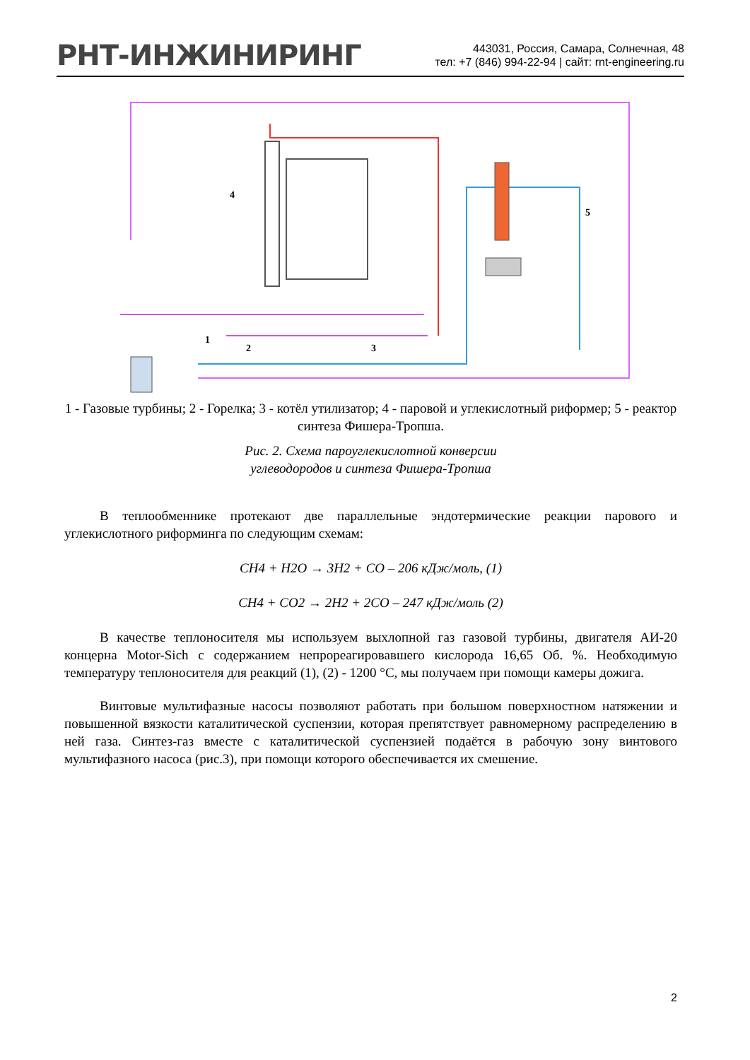РНТ-ИНЖИНИРИНГ
443031, Россия, Самара, Солнечная, 48
тел: +7 (846) 994-22-94 | сайт: rnt-engineering.ru
4
5
1
2
3
1 - Газовые турбины; 2 - Горелка; 3 - котёл утилизатор; 4 - паровой и углекислотный риформер; 5 - реактор синтеза Фишера-Тропша.
Рис. 2. Схема пароуглекислотной конверсии
углеводородов и синтеза Фишера-Тропша
В теплообменнике протекают две параллельные эндотермические реакции парового и углекислотного риформинга по следующим схемам:
CH4 + H2O → 3H2 + CO – 206 кДж/моль, (1)
CH4 + CO2 → 2H2 + 2CO – 247 кДж/моль (2)
В качестве теплоносителя мы используем выхлопной газ газовой турбины, двигателя АИ-20 концерна Motor-Sich с содержанием непрореагировавшего кислорода 16,65 Об. %. Необходимую температуру теплоносителя для реакций (1), (2) - 1200 °С, мы получаем при помощи камеры дожига.
Винтовые мультифазные насосы позволяют работать при большом поверхностном натяжении и повышенной вязкости каталитической суспензии, которая препятствует равномерному распределению в ней газа. Синтез-газ вместе с каталитической суспензией подаётся в рабочую зону винтового мультифазного насоса (рис.3), при помощи которого обеспечивается их смешение.
2